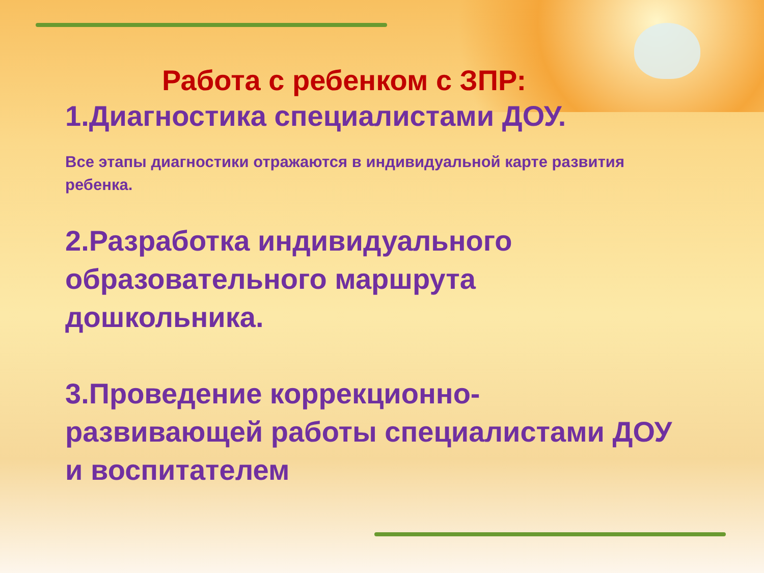Работа с ребенком с ЗПР:
1.Диагностика специалистами ДОУ.
Все этапы диагностики отражаются в индивидуальной карте развития ребенка.
2.Разработка индивидуального образовательного маршрута дошкольника.
3.Проведение коррекционно-
развивающей работы специалистами ДОУ и воспитателем